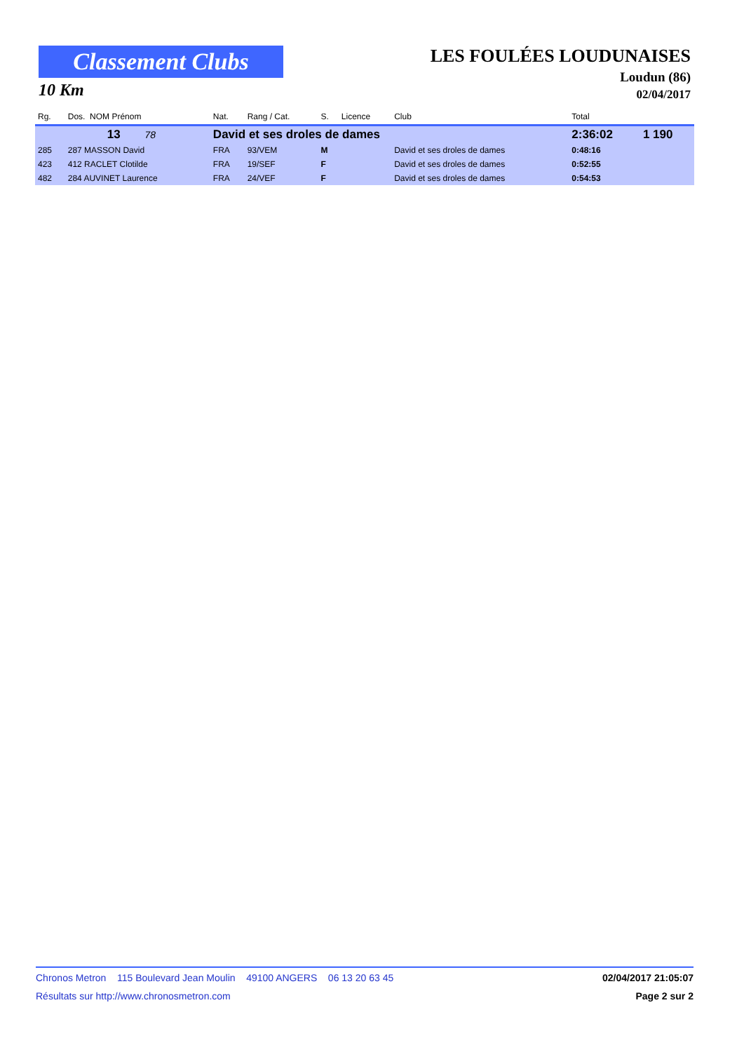Classement Clubs
10 Km
LES FOULÉES LOUDUNAISES
Loudun (86)
02/04/2017
| Rg. | Dos. NOM Prénom | Nat. | Rang / Cat. | S. | Licence | Club | Total | |
| --- | --- | --- | --- | --- | --- | --- | --- | --- |
| | 13 78 | David et ses droles de dames | | | | | 2:36:02 | 1 190 |
| 285 | 287 MASSON David | FRA | 93/VEM | M | | David et ses droles de dames | 0:48:16 | |
| 423 | 412 RACLET Clotilde | FRA | 19/SEF | F | | David et ses droles de dames | 0:52:55 | |
| 482 | 284 AUVINET Laurence | FRA | 24/VEF | F | | David et ses droles de dames | 0:54:53 | |
Chronos Metron 115 Boulevard Jean Moulin 49100 ANGERS 06 13 20 63 45 02/04/2017 21:05:07
Résultats sur http://www.chronosmetron.com Page 2 sur 2